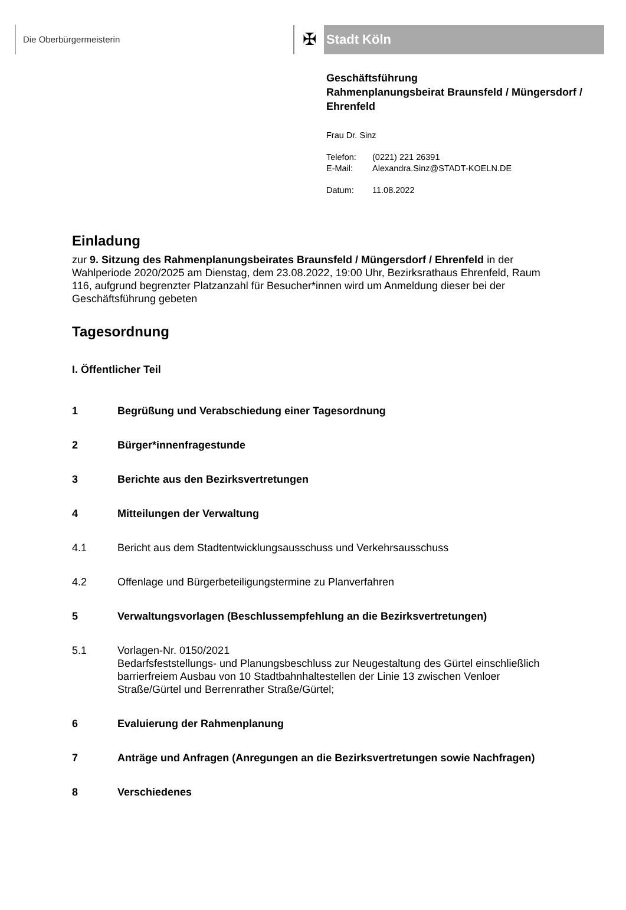Die Oberbürgermeisterin
✠
Stadt Köln
Geschäftsführung
Rahmenplanungsbeirat Braunsfeld / Müngersdorf / Ehrenfeld
Frau Dr. Sinz
Telefon: (0221) 221 26391
E-Mail: Alexandra.Sinz@STADT-KOELN.DE
Datum: 11.08.2022
Einladung
zur 9. Sitzung des Rahmenplanungsbeirates Braunsfeld / Müngersdorf / Ehrenfeld in der Wahlperiode 2020/2025 am Dienstag, dem 23.08.2022, 19:00 Uhr, Bezirksrathaus Ehrenfeld, Raum 116, aufgrund begrenzter Platzanzahl für Besucher*innen wird um Anmeldung dieser bei der Geschäftsführung gebeten
Tagesordnung
I. Öffentlicher Teil
1 Begrüßung und Verabschiedung einer Tagesordnung
2 Bürger*innenfragestunde
3 Berichte aus den Bezirksvertretungen
4 Mitteilungen der Verwaltung
4.1 Bericht aus dem Stadtentwicklungsausschuss und Verkehrsausschuss
4.2 Offenlage und Bürgerbeteiligungstermine zu Planverfahren
5 Verwaltungsvorlagen (Beschlussempfehlung an die Bezirksvertretungen)
5.1 Vorlagen-Nr. 0150/2021
Bedarfsfeststellungs- und Planungsbeschluss zur Neugestaltung des Gürtel einschließlich barrierfreiem Ausbau von 10 Stadtbahnhaltestellen der Linie 13 zwischen Venloer Straße/Gürtel und Berrenrather Straße/Gürtel;
6 Evaluierung der Rahmenplanung
7 Anträge und Anfragen (Anregungen an die Bezirksvertretungen sowie Nachfragen)
8 Verschiedenes